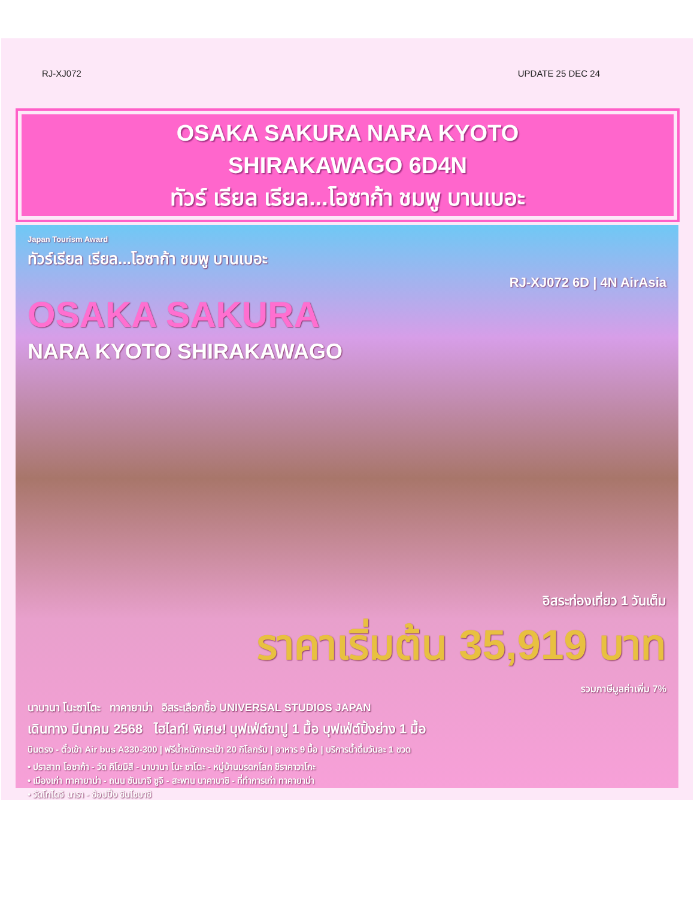RJ-XJ072 UPDATE 25 DEC 24
OSAKA SAKURA NARA KYOTO
SHIRAKAWAGO 6D4N
ทัวร์ เรียล เรียล...โอซาก้า ชมพู บานเบอะ
Japan Tourism Award
ทัวร์เรียล เรียล...โอซาก้า ชมพู บานเบอะ
RJ-XJ072 6D | 4N AirAsia
OSAKA SAKURA
NARA KYOTO SHIRAKAWAGO
อิสระท่องเที่ยว 1 วันเต็ม
ราคาเริ่มต้น 35,919 บาท
รวมภาษีมูลค่าเพิ่ม 7%
นาบานา โนะซาโตะ ทาคายาม่า อิสระเลือกซื้อ UNIVERSAL STUDIOS JAPAN
เดินทาง มีนาคม 2568 ไฮไลท์! พิเศษ! บุฟเฟ่ต์ขาปู 1 มื้อ บุฟเฟ่ต์ปิ้งย่าง 1 มื้อ
บินตรง - ตั๋วเข้า Air bus A330-300 | ฟรีน้ำหนักกระเป๋า 20 กิโลกรัม | อาหาร 9 มื้อ | บริการน้ำดื่มวันละ 1 ขวด
• ปราสาท โอซาก้า - วัด คิโยมิสึ - นาบานา โนะ ซาโตะ - หมู่บ้านมรดกโลก ชิราคาวาโกะ
• เมืองเก่า ทาคายาม่า - ถนน ซันมาจิ ซูจิ - สะพาน นาคาบาชิ - ที่ทำการเก่า ทาคายาม่า
• วัดโทไดจิ นารา - ช้อปปิ้ง ชินไซบาชิ